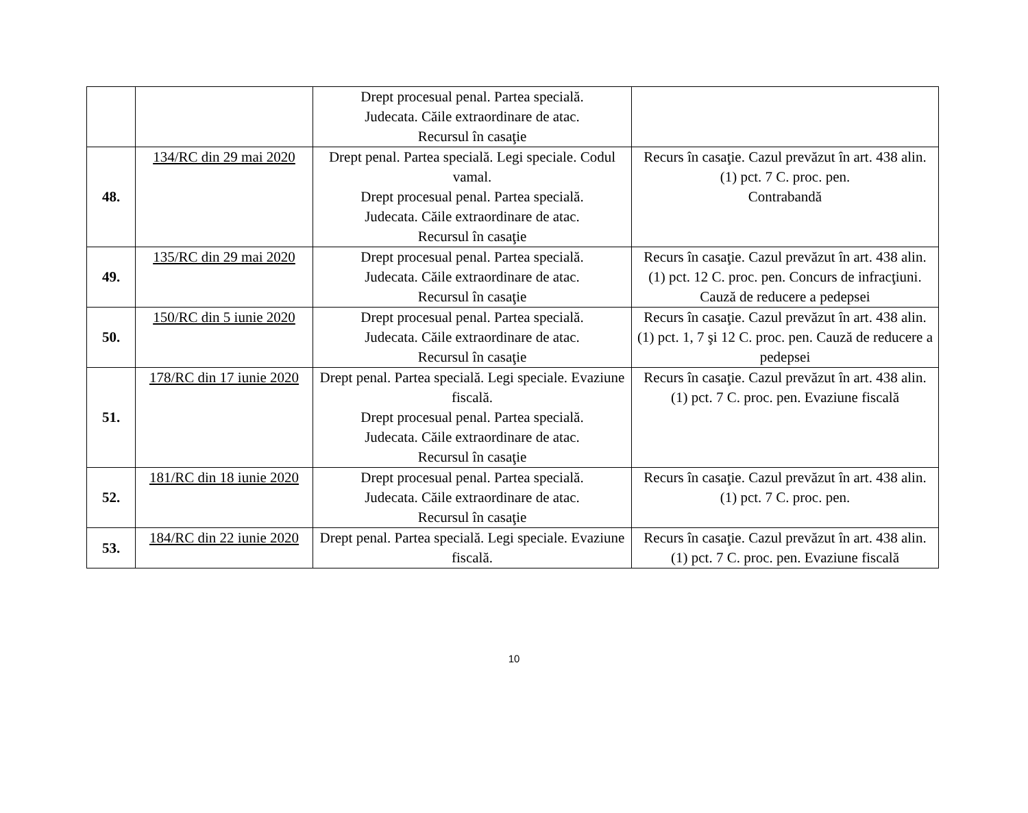| | | Drept procesual penal. Partea specială. Judecata. Căile extraordinare de atac. Recursul în casaţie | |
| 48. | 134/RC din 29 mai 2020 | Drept penal. Partea specială. Legi speciale. Codul vamal. Drept procesual penal. Partea specială. Judecata. Căile extraordinare de atac. Recursul în casaţie | Recurs în casaţie. Cazul prevăzut în art. 438 alin. (1) pct. 7 C. proc. pen. Contrabandă |
| 49. | 135/RC din 29 mai 2020 | Drept procesual penal. Partea specială. Judecata. Căile extraordinare de atac. Recursul în casaţie | Recurs în casaţie. Cazul prevăzut în art. 438 alin. (1) pct. 12 C. proc. pen. Concurs de infracţiuni. Cauză de reducere a pedepsei |
| 50. | 150/RC din 5 iunie 2020 | Drept procesual penal. Partea specială. Judecata. Căile extraordinare de atac. Recursul în casaţie | Recurs în casaţie. Cazul prevăzut în art. 438 alin. (1) pct. 1, 7 şi 12 C. proc. pen. Cauză de reducere a pedepsei |
| 51. | 178/RC din 17 iunie 2020 | Drept penal. Partea specială. Legi speciale. Evaziune fiscală. Drept procesual penal. Partea specială. Judecata. Căile extraordinare de atac. Recursul în casaţie | Recurs în casaţie. Cazul prevăzut în art. 438 alin. (1) pct. 7 C. proc. pen. Evaziune fiscală |
| 52. | 181/RC din 18 iunie 2020 | Drept procesual penal. Partea specială. Judecata. Căile extraordinare de atac. Recursul în casaţie | Recurs în casaţie. Cazul prevăzut în art. 438 alin. (1) pct. 7 C. proc. pen. |
| 53. | 184/RC din 22 iunie 2020 | Drept penal. Partea specială. Legi speciale. Evaziune fiscală. | Recurs în casaţie. Cazul prevăzut în art. 438 alin. (1) pct. 7 C. proc. pen. Evaziune fiscală |
10